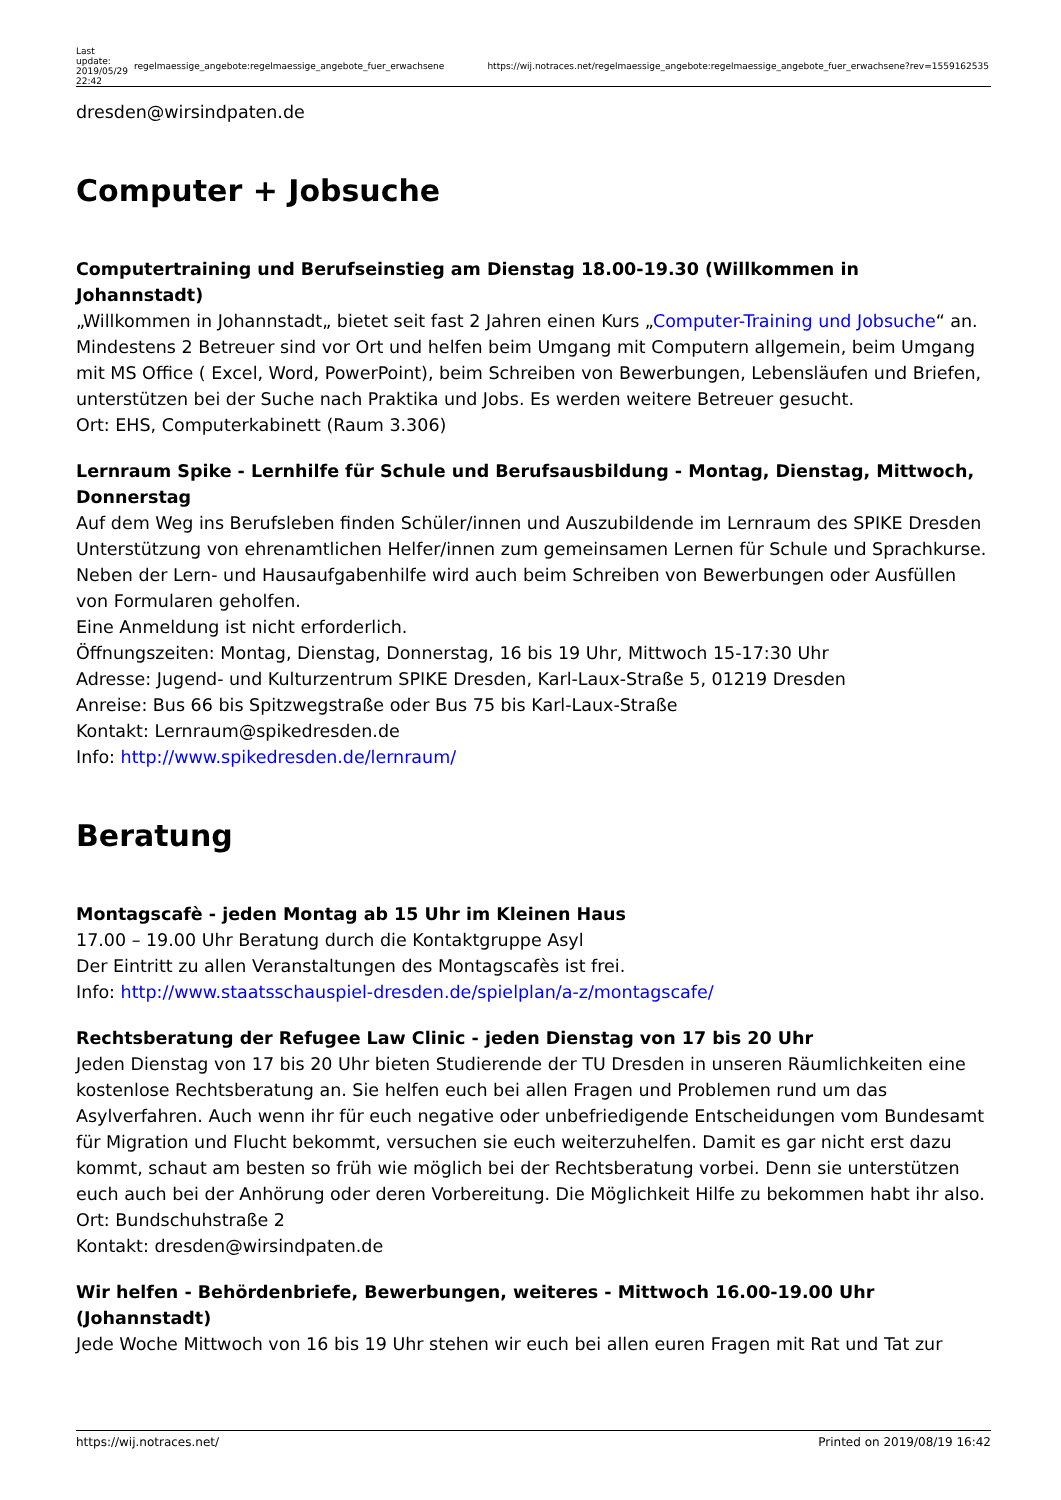| Last update: 2019/05/29 22:42 | regelmaessige_angebote:regelmaessige_angebote_fuer_erwachsene | https://wij.notraces.net/regelmaessige_angebote:regelmaessige_angebote_fuer_erwachsene?rev=1559162535 |
dresden@wirsindpaten.de
Computer + Jobsuche
Computertraining und Berufseinstieg am Dienstag 18.00-19.30 (Willkommen in Johannstadt)
„Willkommen in Johannstadt„ bietet seit fast 2 Jahren einen Kurs „Computer-Training und Jobsuche“ an. Mindestens 2 Betreuer sind vor Ort und helfen beim Umgang mit Computern allgemein, beim Umgang mit MS Office ( Excel, Word, PowerPoint), beim Schreiben von Bewerbungen, Lebensläufen und Briefen, unterstützen bei der Suche nach Praktika und Jobs. Es werden weitere Betreuer gesucht.
Ort: EHS, Computerkabinett (Raum 3.306)
Lernraum Spike - Lernhilfe für Schule und Berufsausbildung - Montag, Dienstag, Mittwoch, Donnerstag
Auf dem Weg ins Berufsleben finden Schüler/innen und Auszubildende im Lernraum des SPIKE Dresden Unterstützung von ehrenamtlichen Helfer/innen zum gemeinsamen Lernen für Schule und Sprachkurse. Neben der Lern- und Hausaufgabenhilfe wird auch beim Schreiben von Bewerbungen oder Ausfüllen von Formularen geholfen.
Eine Anmeldung ist nicht erforderlich.
Öffnungszeiten: Montag, Dienstag, Donnerstag, 16 bis 19 Uhr, Mittwoch 15-17:30 Uhr
Adresse: Jugend- und Kulturzentrum SPIKE Dresden, Karl-Laux-Straße 5, 01219 Dresden
Anreise: Bus 66 bis Spitzwegstraße oder Bus 75 bis Karl-Laux-Straße
Kontakt: Lernraum@spikedresden.de
Info: http://www.spikedresden.de/lernraum/
Beratung
Montagscafè - jeden Montag ab 15 Uhr im Kleinen Haus
17.00 – 19.00 Uhr Beratung durch die Kontaktgruppe Asyl
Der Eintritt zu allen Veranstaltungen des Montagscafès ist frei.
Info: http://www.staatsschauspiel-dresden.de/spielplan/a-z/montagscafe/
Rechtsberatung der Refugee Law Clinic - jeden Dienstag von 17 bis 20 Uhr
Jeden Dienstag von 17 bis 20 Uhr bieten Studierende der TU Dresden in unseren Räumlichkeiten eine kostenlose Rechtsberatung an. Sie helfen euch bei allen Fragen und Problemen rund um das Asylverfahren. Auch wenn ihr für euch negative oder unbefriedigende Entscheidungen vom Bundesamt für Migration und Flucht bekommt, versuchen sie euch weiterzuhelfen. Damit es gar nicht erst dazu kommt, schaut am besten so früh wie möglich bei der Rechtsberatung vorbei. Denn sie unterstützen euch auch bei der Anhörung oder deren Vorbereitung. Die Möglichkeit Hilfe zu bekommen habt ihr also.
Ort: Bundschuhstraße 2
Kontakt: dresden@wirsindpaten.de
Wir helfen - Behördenbriefe, Bewerbungen, weiteres - Mittwoch 16.00-19.00 Uhr (Johannstadt)
Jede Woche Mittwoch von 16 bis 19 Uhr stehen wir euch bei allen euren Fragen mit Rat und Tat zur
https://wij.notraces.net/ Printed on 2019/08/19 16:42